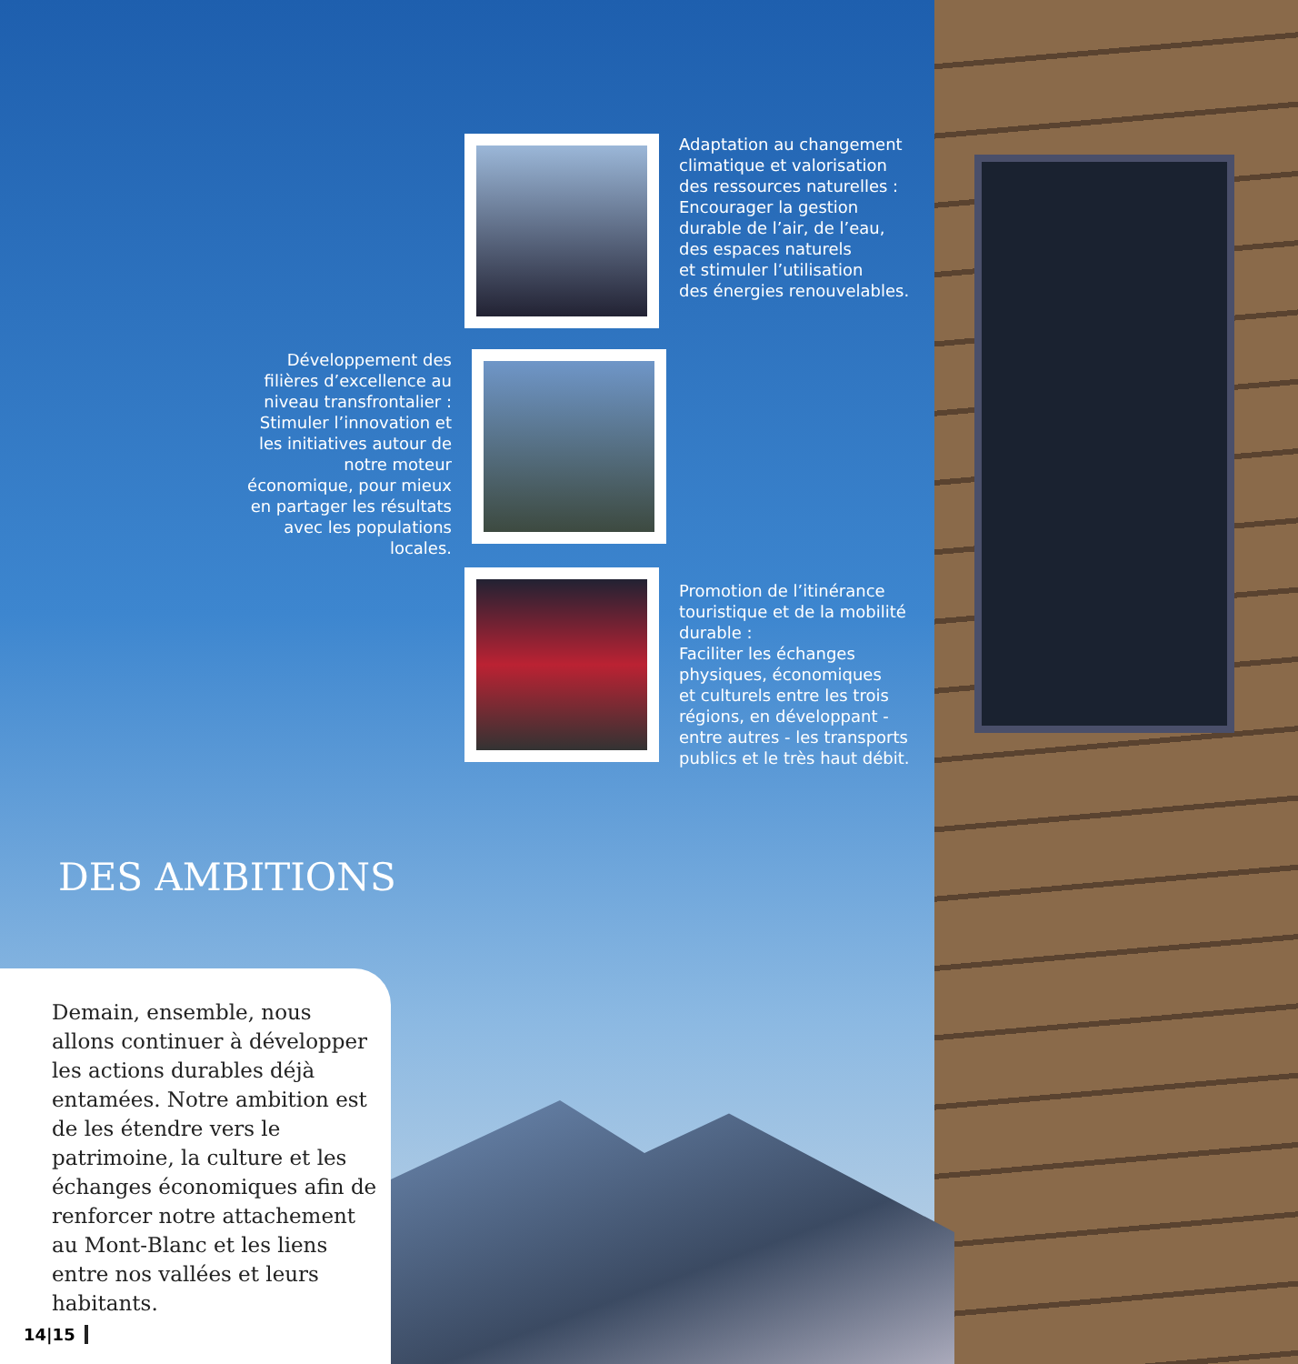Adaptation au changement
climatique et valorisation
des ressources naturelles :
Encourager la gestion
durable de l’air, de l’eau,
des espaces naturels
et stimuler l’utilisation
des énergies renouvelables.
Développement des filières d’excellence au niveau transfrontalier :
Stimuler l’innovation et les initiatives autour de notre moteur économique, pour mieux en partager les résultats avec les populations locales.
Promotion de l’itinérance
touristique et de la mobilité
durable :
Faciliter les échanges
physiques, économiques
et culturels entre les trois
régions, en développant -
entre autres - les transports
publics et le très haut débit.
DES AMBITIONS
Demain, ensemble, nous allons continuer à développer les actions durables déjà entamées. Notre ambition est de les étendre vers le patrimoine, la culture et les échanges économiques afin de renforcer notre attachement au Mont-Blanc et les liens entre nos vallées et leurs habitants.
14|15